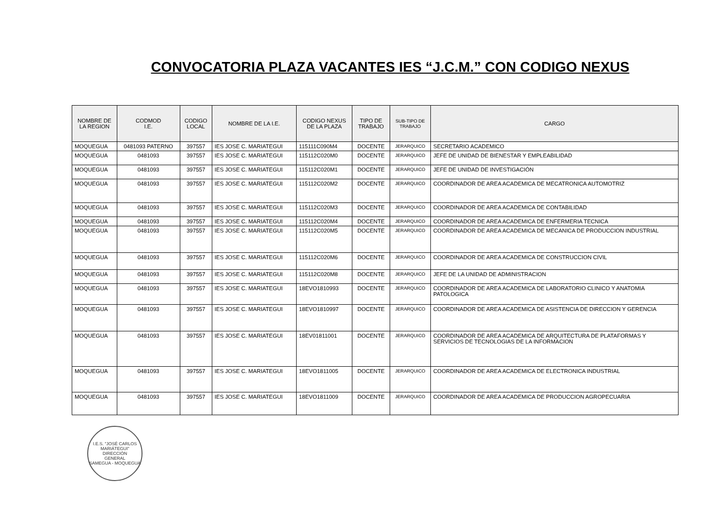CONVOCATORIA PLAZA VACANTES IES “J.C.M.” CON CODIGO NEXUS
| NOMBRE DE LA REGION | CODMOD I.E. | CODIGO LOCAL | NOMBRE DE LA I.E. | CODIGO NEXUS DE LA PLAZA | TIPO DE TRABAJO | SUB-TIPO DE TRABAJO | CARGO |
| --- | --- | --- | --- | --- | --- | --- | --- |
| MOQUEGUA | 0481093 PATERNO | 397557 | IES JOSE C. MARIATEGUI | 115111C090M4 | DOCENTE | JERARQUICO | SECRETARIO ACADEMICO |
| MOQUEGUA | 0481093 | 397557 | IES JOSE C. MARIATEGUI | 115112C020M0 | DOCENTE | JERARQUICO | JEFE DE UNIDAD DE BIENESTAR Y EMPLEABILIDAD |
| MOQUEGUA | 0481093 | 397557 | IES JOSE C. MARIATEGUI | 115112C020M1 | DOCENTE | JERARQUICO | JEFE DE UNIDAD DE INVESTIGACIÓN |
| MOQUEGUA | 0481093 | 397557 | IES JOSE C. MARIATEGUI | 115112C020M2 | DOCENTE | JERARQUICO | COORDINADOR DE AREA ACADEMICA DE MECATRONICA AUTOMOTRIZ |
| MOQUEGUA | 0481093 | 397557 | IES JOSE C. MARIATEGUI | 115112C020M3 | DOCENTE | JERARQUICO | COORDINADOR DE AREA ACADEMICA DE CONTABILIDAD |
| MOQUEGUA | 0481093 | 397557 | IES JOSE C. MARIATEGUI | 115112C020M4 | DOCENTE | JERARQUICO | COORDINADOR DE AREA ACADEMICA DE ENFERMERIA TECNICA |
| MOQUEGUA | 0481093 | 397557 | IES JOSE C. MARIATEGUI | 115112C020M5 | DOCENTE | JERARQUICO | COORDINADOR DE AREA ACADEMICA DE MECANICA DE PRODUCCION INDUSTRIAL |
| MOQUEGUA | 0481093 | 397557 | IES JOSE C. MARIATEGUI | 115112C020M6 | DOCENTE | JERARQUICO | COORDINADOR DE AREA ACADEMICA DE CONSTRUCCION CIVIL |
| MOQUEGUA | 0481093 | 397557 | IES JOSE C. MARIATEGUI | 115112C020M8 | DOCENTE | JERARQUICO | JEFE DE LA UNIDAD DE ADMINISTRACION |
| MOQUEGUA | 0481093 | 397557 | IES JOSE C. MARIATEGUI | 18EVO1810993 | DOCENTE | JERARQUICO | COORDINADOR DE AREA ACADEMICA DE LABORATORIO CLINICO Y ANATOMIA PATOLOGICA |
| MOQUEGUA | 0481093 | 397557 | IES JOSE C. MARIATEGUI | 18EVO1810997 | DOCENTE | JERARQUICO | COORDINADOR DE AREA ACADEMICA DE ASISTENCIA DE DIRECCION Y GERENCIA |
| MOQUEGUA | 0481093 | 397557 | IES JOSE C. MARIATEGUI | 18EV01811001 | DOCENTE | JERARQUICO | COORDINADOR DE AREA ACADEMICA DE ARQUITECTURA DE PLATAFORMAS Y SERVICIOS DE TECNOLOGIAS DE LA INFORMACION |
| MOQUEGUA | 0481093 | 397557 | IES JOSE C. MARIATEGUI | 18EVO1811005 | DOCENTE | JERARQUICO | COORDINADOR DE AREA ACADEMICA DE ELECTRONICA INDUSTRIAL |
| MOQUEGUA | 0481093 | 397557 | IES JOSE C. MARIATEGUI | 18EVO1811009 | DOCENTE | JERARQUICO | COORDINADOR DE AREA ACADEMICA DE PRODUCCION AGROPECUARIA |
I.E.S. "JOSÉ CARLOS MARIÁTEGUI"
DIRECCIÓN
GENERAL
SAMEGUA - MOQUEGUA